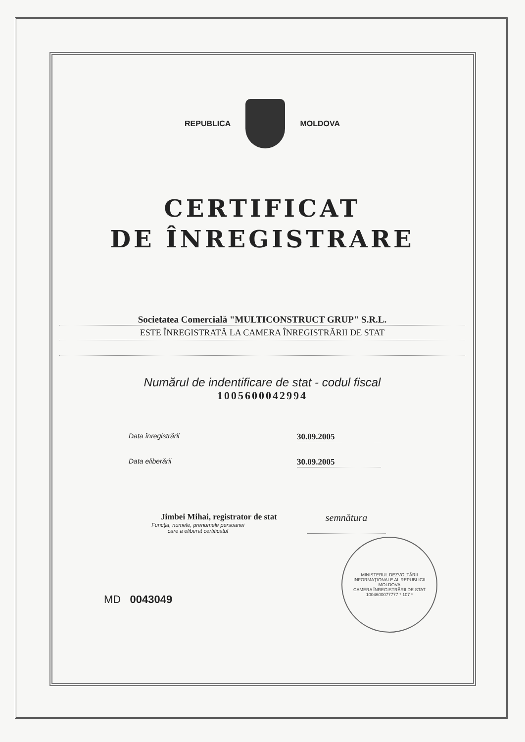REPUBLICA MOLDOVA
CERTIFICAT
DE ÎNREGISTRARE
Societatea Comercială "MULTICONSTRUCT GRUP" S.R.L.
ESTE ÎNREGISTRATĂ LA CAMERA ÎNREGISTRĂRII DE STAT
Numărul de indentificare de stat - codul fiscal
1005600042994
Data înregistrării
30.09.2005
Data eliberării
30.09.2005
Jimbei Mihai, registrator de stat
Funcţia, numele, prenumele persoanei
care a eliberat certificatul
semnătura
MD 0043049
MINISTERUL DEZVOLTĂRII INFORMAŢIONALE AL REPUBLICII MOLDOVA
CAMERA ÎNREGISTRĂRII DE STAT
1004600077777 * 107 *